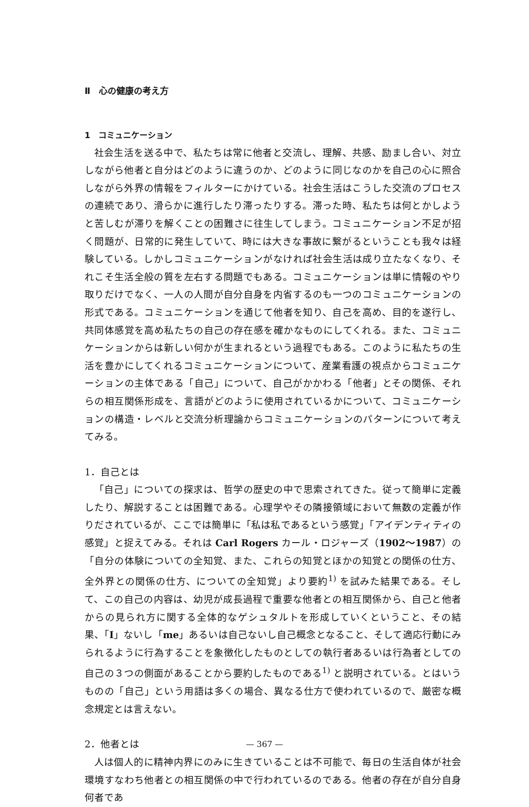Ⅱ　心の健康の考え方
1　コミュニケーション
社会生活を送る中で、私たちは常に他者と交流し、理解、共感、励まし合い、対立しながら他者と自分はどのように違うのか、どのように同じなのかを自己の心に照合しながら外界の情報をフィルターにかけている。社会生活はこうした交流のプロセスの連続であり、滑らかに進行したり滞ったりする。滞った時、私たちは何とかしようと苦しむが滞りを解くことの困難さに往生してしまう。コミュニケーション不足が招く問題が、日常的に発生していて、時には大きな事故に繋がるということも我々は経験している。しかしコミュニケーションがなければ社会生活は成り立たなくなり、それこそ生活全般の質を左右する問題でもある。コミュニケーションは単に情報のやり取りだけでなく、一人の人間が自分自身を内省するのも一つのコミュニケーションの形式である。コミュニケーションを通じて他者を知り、自己を高め、目的を遂行し、共同体感覚を高め私たちの自己の存在感を確かなものにしてくれる。また、コミュニケーションからは新しい何かが生まれるという過程でもある。このように私たちの生活を豊かにしてくれるコミュニケーションについて、産業看護の視点からコミュニケーションの主体である「自己」について、自己がかかわる「他者」とその関係、それらの相互関係形成を、言語がどのように使用されているかについて、コミュニケーションの構造・レベルと交流分析理論からコミュニケーションのパターンについて考えてみる。
1．自己とは
「自己」についての探求は、哲学の歴史の中で思索されてきた。従って簡単に定義したり、解説することは困難である。心理学やその隣接領域において無数の定義が作りだされているが、ここでは簡単に「私は私であるという感覚」「アイデンティティの感覚」と捉えてみる。それは Carl Rogers カール・ロジャーズ（1902〜1987）の「自分の体験についての全知覚、また、これらの知覚とほかの知覚との関係の仕方、全外界との関係の仕方、についての全知覚」より要約<sup>1)</sup> を試みた結果である。そして、この自己の内容は、幼児が成長過程で重要な他者との相互関係から、自己と他者からの見られ方に関する全体的なゲシュタルトを形成していくということ、その結果、「I」ないし「me」あるいは自己ないし自己概念となること、そして適応行動にみられるように行為することを象徴化したものとしての執行者あるいは行為者としての自己の３つの側面があることから要約したものである<sup>1)</sup> と説明されている。とはいうものの「自己」という用語は多くの場合、異なる仕方で使われているので、厳密な概念規定とは言えない。
2．他者とは
人は個人的に精神内界にのみに生きていることは不可能で、毎日の生活自体が社会環境すなわち他者との相互関係の中で行われているのである。他者の存在が自分自身何者であ
— 367 —